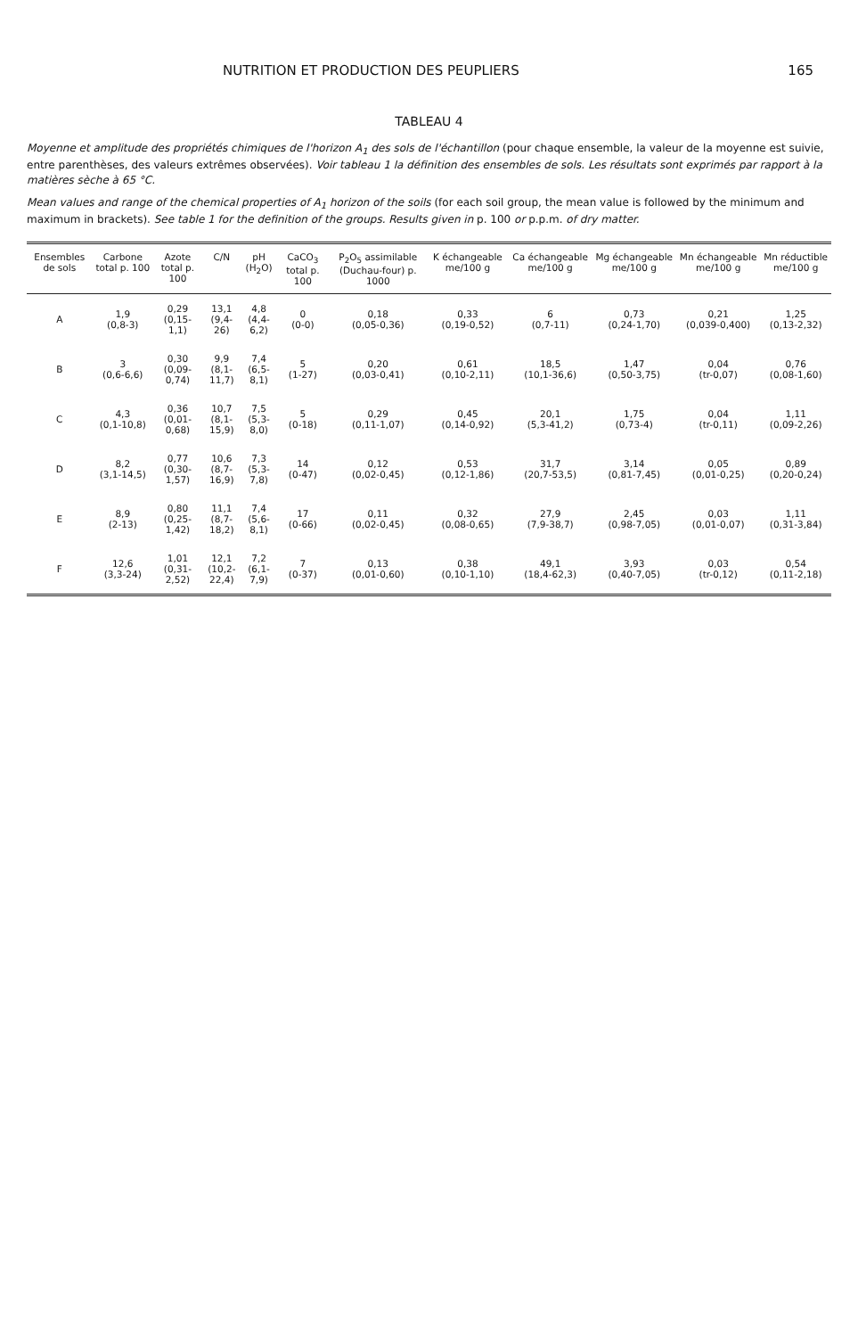NUTRITION ET PRODUCTION DES PEUPLIERS 165
TABLEAU 4
Moyenne et amplitude des propriétés chimiques de l'horizon A<sub>1</sub> des sols de l'échantillon (pour chaque ensemble, la valeur de la moyenne est suivie, entre parenthèses, des valeurs extrêmes observées). Voir tableau 1 la définition des ensembles de sols. Les résultats sont exprimés par rapport à la matières sèche à 65 °C.
Mean values and range of the chemical properties of A<sub>1</sub> horizon of the soils (for each soil group, the mean value is followed by the minimum and maximum in brackets). See table 1 for the definition of the groups. Results given in p. 100 or p.p.m. of dry matter.
| Ensembles de sols | Carbone total p. 100 | Azote total p. 100 | C/N | pH (H<sub>2</sub>O) | CaCO<sub>3</sub> total p. 100 | P<sub>2</sub>O<sub>5</sub> assimilable (Duchau-four) p. 1000 | K échangeable me/100 g | Ca échangeable me/100 g | Mg échangeable me/100 g | Mn échangeable me/100 g | Mn réductible me/100 g |
| --- | --- | --- | --- | --- | --- | --- | --- | --- | --- | --- | --- |
| A | 1,9 (0,8-3) | 0,29 (0,15-1,1) | 13,1 (9,4-26) | 4,8 (4,4-6,2) | 0 (0-0) | 0,18 (0,05-0,36) | 0,33 (0,19-0,52) | 6 (0,7-11) | 0,73 (0,24-1,70) | 0,21 (0,039-0,400) | 1,25 (0,13-2,32) |
| B | 3 (0,6-6,6) | 0,30 (0,09-0,74) | 9,9 (8,1-11,7) | 7,4 (6,5-8,1) | 5 (1-27) | 0,20 (0,03-0,41) | 0,61 (0,10-2,11) | 18,5 (10,1-36,6) | 1,47 (0,50-3,75) | 0,04 (tr-0,07) | 0,76 (0,08-1,60) |
| C | 4,3 (0,1-10,8) | 0,36 (0,01-0,68) | 10,7 (8,1-15,9) | 7,5 (5,3-8,0) | 5 (0-18) | 0,29 (0,11-1,07) | 0,45 (0,14-0,92) | 20,1 (5,3-41,2) | 1,75 (0,73-4) | 0,04 (tr-0,11) | 1,11 (0,09-2,26) |
| D | 8,2 (3,1-14,5) | 0,77 (0,30-1,57) | 10,6 (8,7-16,9) | 7,3 (5,3-7,8) | 14 (0-47) | 0,12 (0,02-0,45) | 0,53 (0,12-1,86) | 31,7 (20,7-53,5) | 3,14 (0,81-7,45) | 0,05 (0,01-0,25) | 0,89 (0,20-0,24) |
| E | 8,9 (2-13) | 0,80 (0,25-1,42) | 11,1 (8,7-18,2) | 7,4 (5,6-8,1) | 17 (0-66) | 0,11 (0,02-0,45) | 0,32 (0,08-0,65) | 27,9 (7,9-38,7) | 2,45 (0,98-7,05) | 0,03 (0,01-0,07) | 1,11 (0,31-3,84) |
| F | 12,6 (3,3-24) | 1,01 (0,31-2,52) | 12,1 (10,2-22,4) | 7,2 (6,1-7,9) | 7 (0-37) | 0,13 (0,01-0,60) | 0,38 (0,10-1,10) | 49,1 (18,4-62,3) | 3,93 (0,40-7,05) | 0,03 (tr-0,12) | 0,54 (0,11-2,18) |